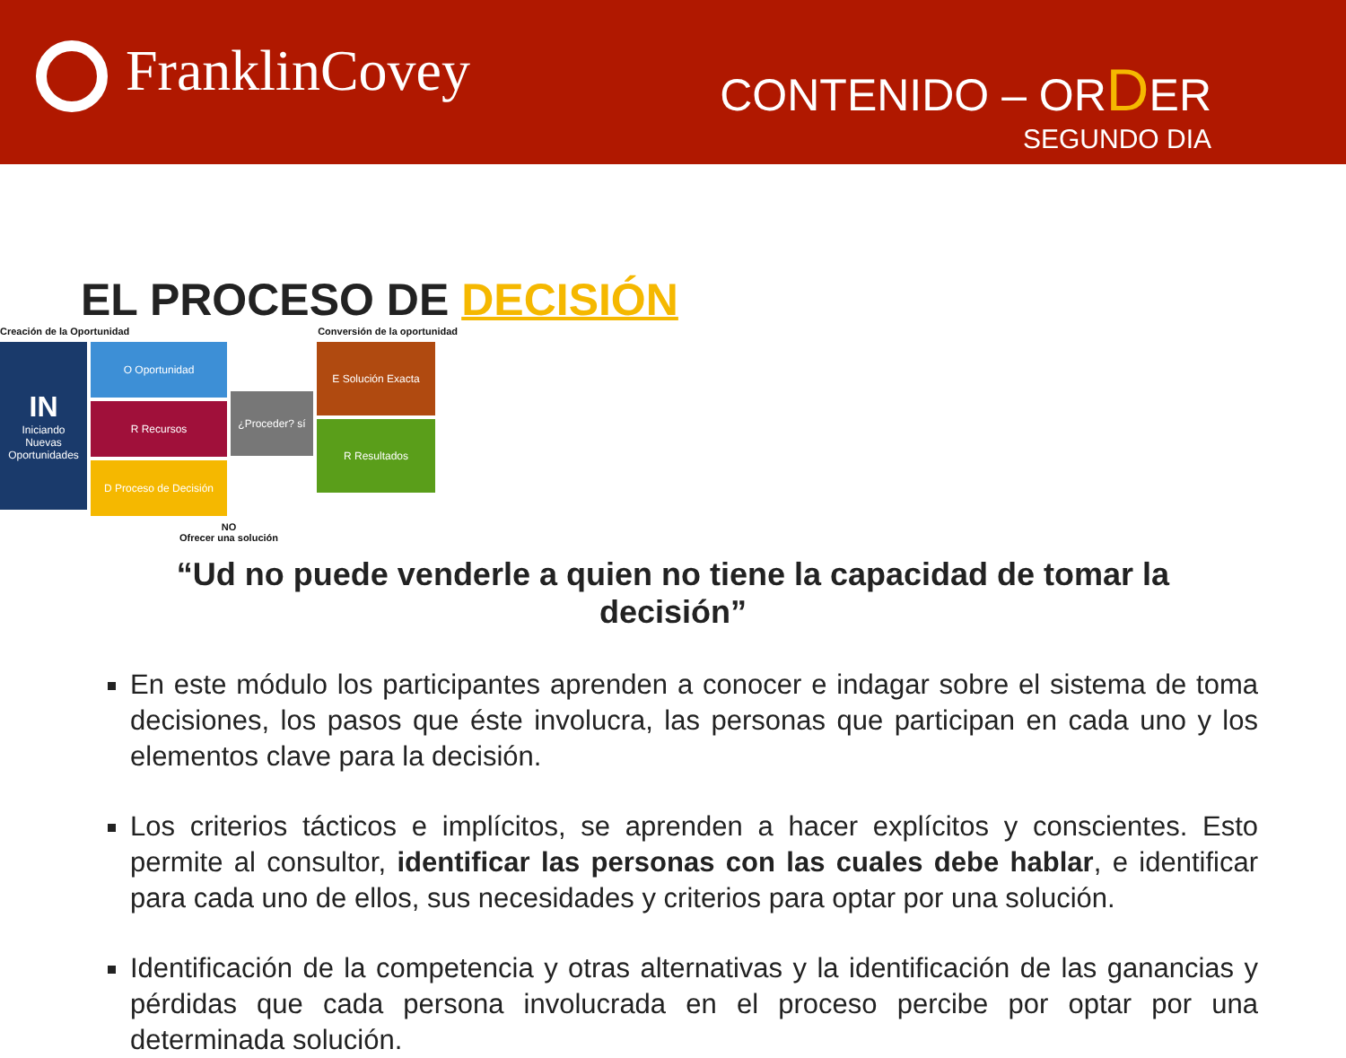FranklinCovey
CONTENIDO – ORDER
SEGUNDO DIA
EL PROCESO DE DECISIÓN
Creación de la Oportunidad Conversión de la oportunidad
IN
Iniciando Nuevas Oportunidades
O Oportunidad
R Recursos
D Proceso de Decisión
¿Proceder? sí
E Solución Exacta
R Resultados
NO
Ofrecer una solución
“Ud no puede venderle a quien no tiene la capacidad de tomar la decisión”
En este módulo los participantes aprenden a conocer e indagar sobre el sistema de toma decisiones, los pasos que éste involucra, las personas que participan en cada uno y los elementos clave para la decisión.
Los criterios tácticos e implícitos, se aprenden a hacer explícitos y conscientes. Esto permite al consultor, identificar las personas con las cuales debe hablar, e identificar para cada uno de ellos, sus necesidades y criterios para optar por una solución.
Identificación de la competencia y otras alternativas y la identificación de las ganancias y pérdidas que cada persona involucrada en el proceso percibe por optar por una determinada solución.